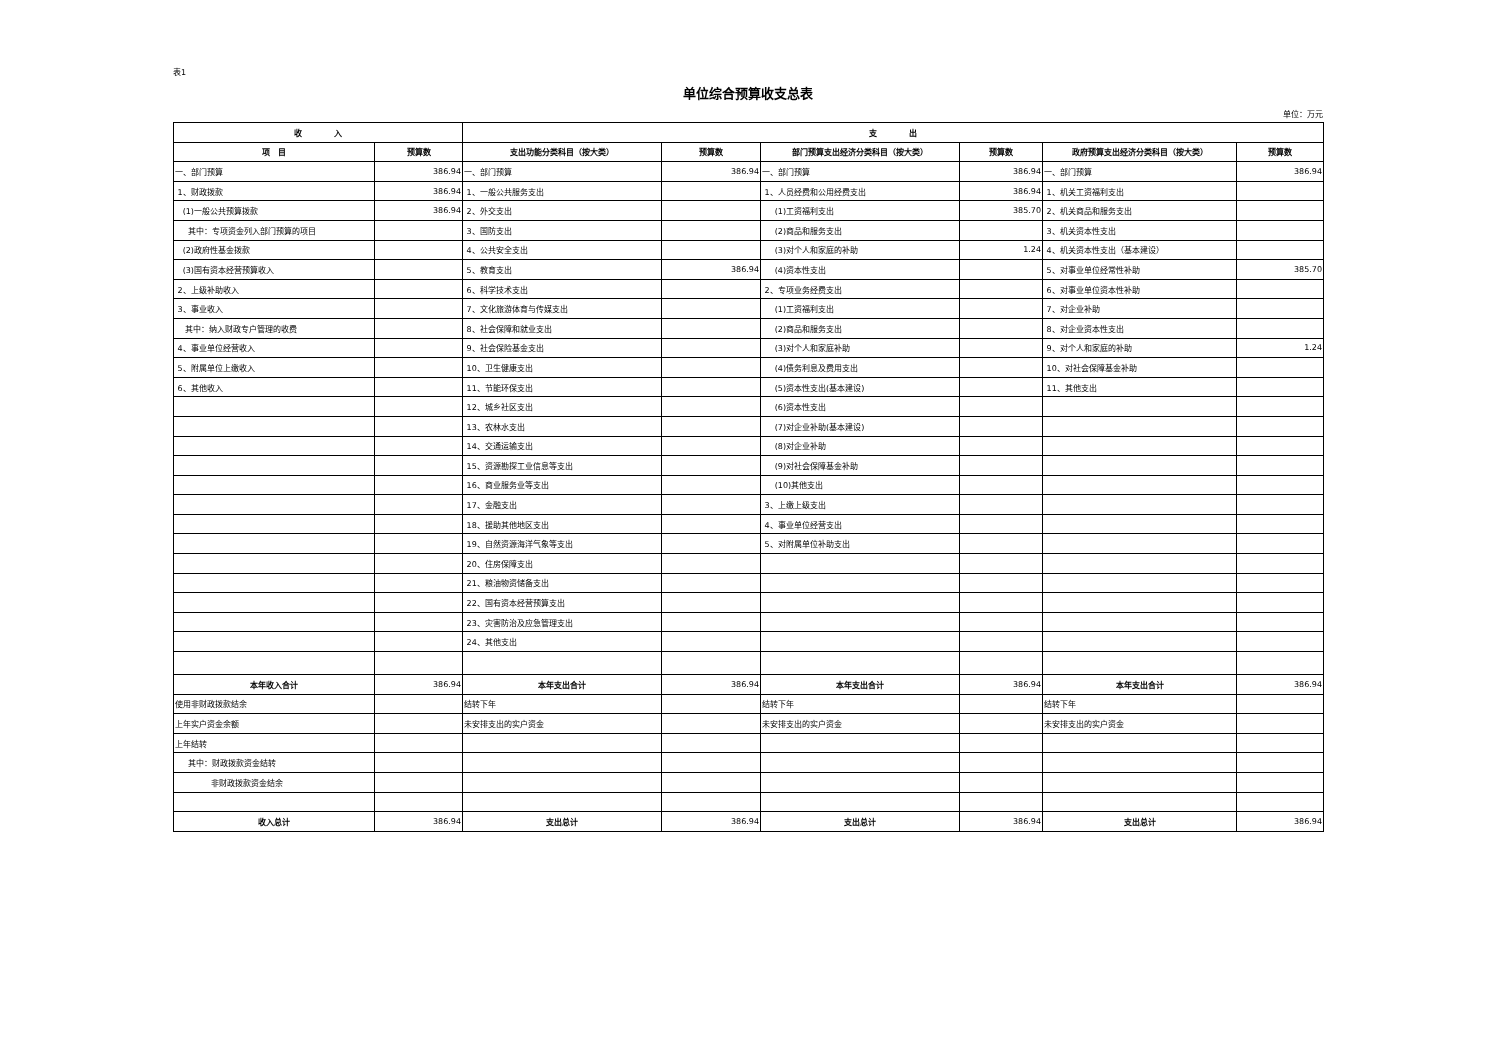表1
单位综合预算收支总表
单位：万元
| 收 入 | | 支 出 | | | | | |
| --- | --- | --- | --- | --- | --- | --- | --- |
| 项 目 | 预算数 | 支出功能分类科目（按大类） | 预算数 | 部门预算支出经济分类科目（按大类） | 预算数 | 政府预算支出经济分类科目（按大类） | 预算数 |
| 一、部门预算 | 386.94 | 一、部门预算 | 386.94 | 一、部门预算 | 386.94 | 一、部门预算 | 386.94 |
| 1、财政拨款 | 386.94 | 1、一般公共服务支出 | | 1、人员经费和公用经费支出 | 386.94 | 1、机关工资福利支出 | |
| (1)一般公共预算拨款 | 386.94 | 2、外交支出 | | (1)工资福利支出 | 385.70 | 2、机关商品和服务支出 | |
| 其中：专项资金列入部门预算的项目 | | 3、国防支出 | | (2)商品和服务支出 | | 3、机关资本性支出 | |
| (2)政府性基金拨款 | | 4、公共安全支出 | | (3)对个人和家庭的补助 | 1.24 | 4、机关资本性支出（基本建设） | |
| (3)国有资本经营预算收入 | | 5、教育支出 | 386.94 | (4)资本性支出 | | 5、对事业单位经常性补助 | 385.70 |
| 2、上级补助收入 | | 6、科学技术支出 | | 2、专项业务经费支出 | | 6、对事业单位资本性补助 | |
| 3、事业收入 | | 7、文化旅游体育与传媒支出 | | (1)工资福利支出 | | 7、对企业补助 | |
| 其中：纳入财政专户管理的收费 | | 8、社会保障和就业支出 | | (2)商品和服务支出 | | 8、对企业资本性支出 | |
| 4、事业单位经营收入 | | 9、社会保险基金支出 | | (3)对个人和家庭补助 | | 9、对个人和家庭的补助 | 1.24 |
| 5、附属单位上缴收入 | | 10、卫生健康支出 | | (4)债务利息及费用支出 | | 10、对社会保障基金补助 | |
| 6、其他收入 | | 11、节能环保支出 | | (5)资本性支出(基本建设) | | 11、其他支出 | |
| | | 12、城乡社区支出 | | (6)资本性支出 | | | |
| | | 13、农林水支出 | | (7)对企业补助(基本建设) | | | |
| | | 14、交通运输支出 | | (8)对企业补助 | | | |
| | | 15、资源勘探工业信息等支出 | | (9)对社会保障基金补助 | | | |
| | | 16、商业服务业等支出 | | (10)其他支出 | | | |
| | | 17、金融支出 | | 3、上缴上级支出 | | | |
| | | 18、援助其他地区支出 | | 4、事业单位经营支出 | | | |
| | | 19、自然资源海洋气象等支出 | | 5、对附属单位补助支出 | | | |
| | | 20、住房保障支出 | | | | | |
| | | 21、粮油物资储备支出 | | | | | |
| | | 22、国有资本经营预算支出 | | | | | |
| | | 23、灾害防治及应急管理支出 | | | | | |
| | | 24、其他支出 | | | | | |
| 本年收入合计 | 386.94 | 本年支出合计 | 386.94 | 本年支出合计 | 386.94 | 本年支出合计 | 386.94 |
| 使用非财政拨款结余 | | 结转下年 | | 结转下年 | | 结转下年 | |
| 上年实户资金余额 | | 未安排支出的实户资金 | | 未安排支出的实户资金 | | 未安排支出的实户资金 | |
| 上年结转 | | | | | | | |
| 其中：财政拨款资金结转 | | | | | | | |
| 非财政拨款资金结余 | | | | | | | |
| 收入总计 | 386.94 | 支出总计 | 386.94 | 支出总计 | 386.94 | 支出总计 | 386.94 |